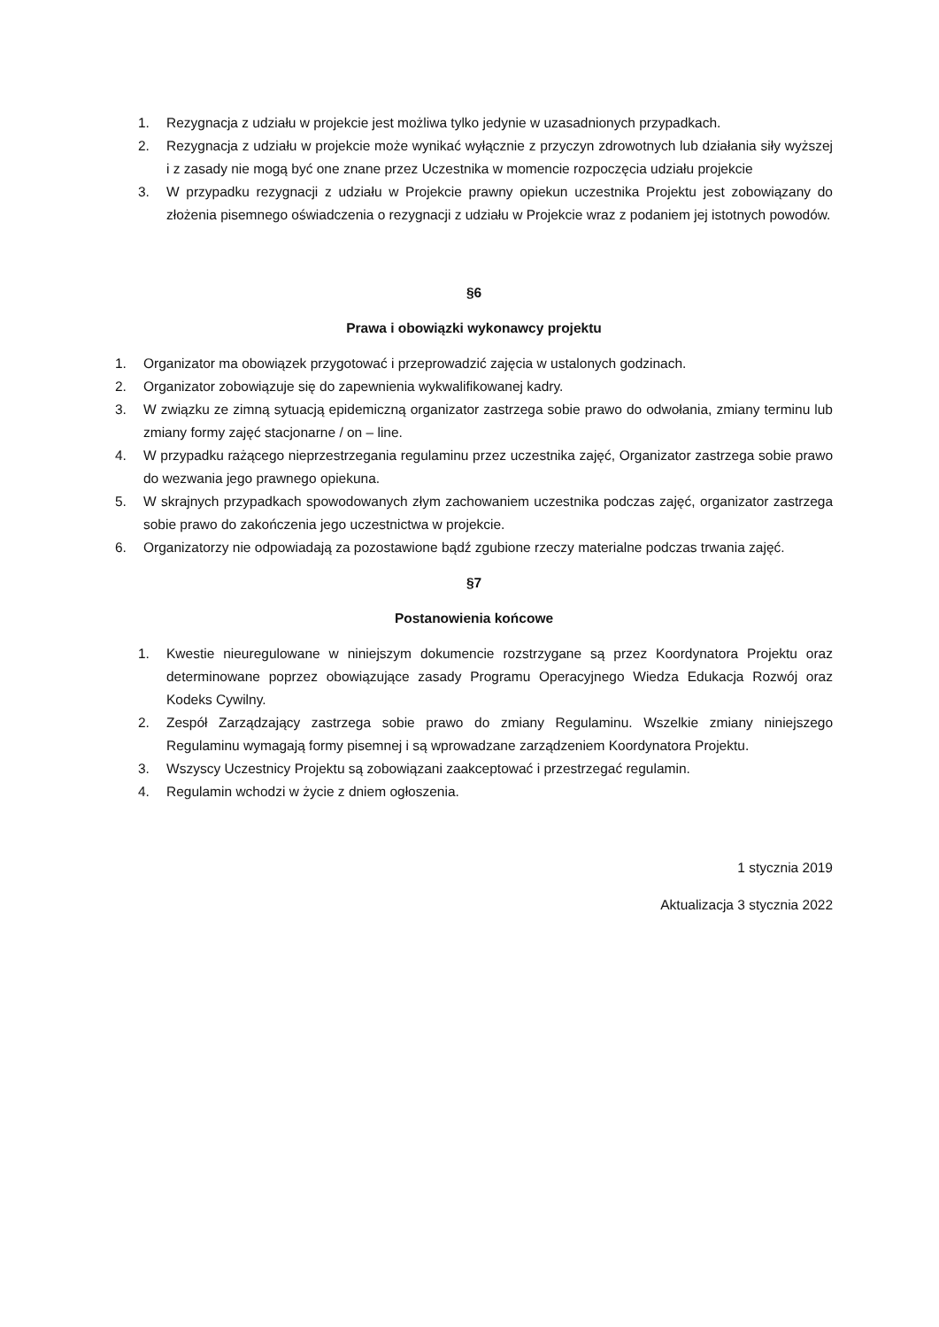1. Rezygnacja z udziału w projekcie jest możliwa tylko jedynie w uzasadnionych przypadkach.
2. Rezygnacja z udziału w projekcie może wynikać wyłącznie z przyczyn zdrowotnych lub działania siły wyższej i z zasady nie mogą być one znane przez Uczestnika w momencie rozpoczęcia udziału projekcie
3. W przypadku rezygnacji z udziału w Projekcie prawny opiekun uczestnika Projektu jest zobowiązany do złożenia pisemnego oświadczenia o rezygnacji z udziału w Projekcie wraz z podaniem jej istotnych powodów.
§6
Prawa i obowiązki wykonawcy projektu
1. Organizator ma obowiązek przygotować i przeprowadzić zajęcia w ustalonych godzinach.
2. Organizator zobowiązuje się do zapewnienia wykwalifikowanej kadry.
3. W związku ze zimną sytuacją epidemiczną organizator zastrzega sobie prawo do odwołania, zmiany terminu lub zmiany formy zajęć stacjonarne / on – line.
4. W przypadku rażącego nieprzestrzegania regulaminu przez uczestnika zajęć, Organizator zastrzega sobie prawo do wezwania jego prawnego opiekuna.
5. W skrajnych przypadkach spowodowanych złym zachowaniem uczestnika podczas zajęć, organizator zastrzega sobie prawo do zakończenia jego uczestnictwa w projekcie.
6. Organizatorzy nie odpowiadają za pozostawione bądź zgubione rzeczy materialne podczas trwania zajęć.
§7
Postanowienia końcowe
1. Kwestie nieuregulowane w niniejszym dokumencie rozstrzygane są przez Koordynatora Projektu oraz determinowane poprzez obowiązujące zasady Programu Operacyjnego Wiedza Edukacja Rozwój oraz Kodeks Cywilny.
2. Zespół Zarządzający zastrzega sobie prawo do zmiany Regulaminu. Wszelkie zmiany niniejszego Regulaminu wymagają formy pisemnej i są wprowadzane zarządzeniem Koordynatora Projektu.
3. Wszyscy Uczestnicy Projektu są zobowiązani zaakceptować i przestrzegać regulamin.
4. Regulamin wchodzi w życie z dniem ogłoszenia.
1 stycznia 2019
Aktualizacja 3 stycznia 2022